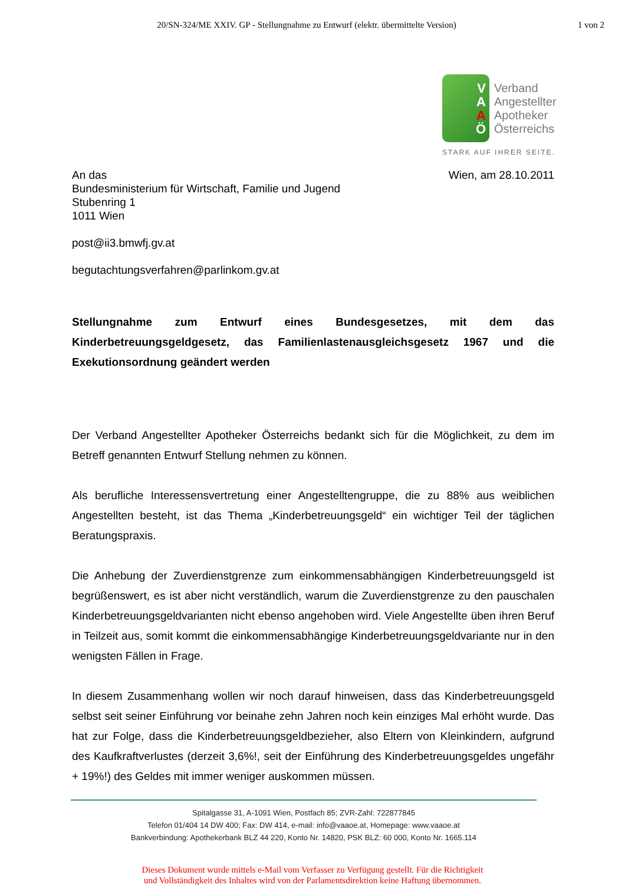20/SN-324/ME XXIV. GP - Stellungnahme zu Entwurf (elektr. übermittelte Version)
1 von 2
VAAÖ
Verband
Angestellter
Apotheker
Österreichs
STARK AUF IHRER SEITE.
An das
Bundesministerium für Wirtschaft, Familie und Jugend
Stubenring 1
1011 Wien
post@ii3.bmwfj.gv.at
begutachtungsverfahren@parlinkom.gv.at
Wien, am 28.10.2011
Stellungnahme zum Entwurf eines Bundesgesetzes, mit dem das Kinderbetreuungsgeldgesetz, das Familienlastenausgleichsgesetz 1967 und die Exekutionsordnung geändert werden
Der Verband Angestellter Apotheker Österreichs bedankt sich für die Möglichkeit, zu dem im Betreff genannten Entwurf Stellung nehmen zu können.
Als berufliche Interessensvertretung einer Angestelltengruppe, die zu 88% aus weiblichen Angestellten besteht, ist das Thema „Kinderbetreuungsgeld“ ein wichtiger Teil der täglichen Beratungspraxis.
Die Anhebung der Zuverdienstgrenze zum einkommensabhängigen Kinderbetreuungsgeld ist begrüßenswert, es ist aber nicht verständlich, warum die Zuverdienstgrenze zu den pauschalen Kinderbetreuungsgeldvarianten nicht ebenso angehoben wird. Viele Angestellte üben ihren Beruf in Teilzeit aus, somit kommt die einkommensabhängige Kinderbetreuungsgeldvariante nur in den wenigsten Fällen in Frage.
In diesem Zusammenhang wollen wir noch darauf hinweisen, dass das Kinderbetreuungsgeld selbst seit seiner Einführung vor beinahe zehn Jahren noch kein einziges Mal erhöht wurde. Das hat zur Folge, dass die Kinderbetreuungsgeldbezieher, also Eltern von Kleinkindern, aufgrund des Kaufkraftverlustes (derzeit 3,6%!, seit der Einführung des Kinderbetreuungsgeldes ungefähr + 19%!) des Geldes mit immer weniger auskommen müssen.
Spitalgasse 31, A-1091 Wien, Postfach 85; ZVR-Zahl: 722877845
Telefon 01/404 14 DW 400; Fax: DW 414, e-mail: info@vaaoe.at, Homepage: www.vaaoe.at
Bankverbindung: Apothekerbank BLZ 44 220, Konto Nr. 14820, PSK BLZ: 60 000, Konto Nr. 1665.114
Dieses Dokument wurde mittels e-Mail vom Verfasser zu Verfügung gestellt. Für die Richtigkeit
und Vollständigkeit des Inhaltes wird von der Parlamentsdirektion keine Haftung übernommen.